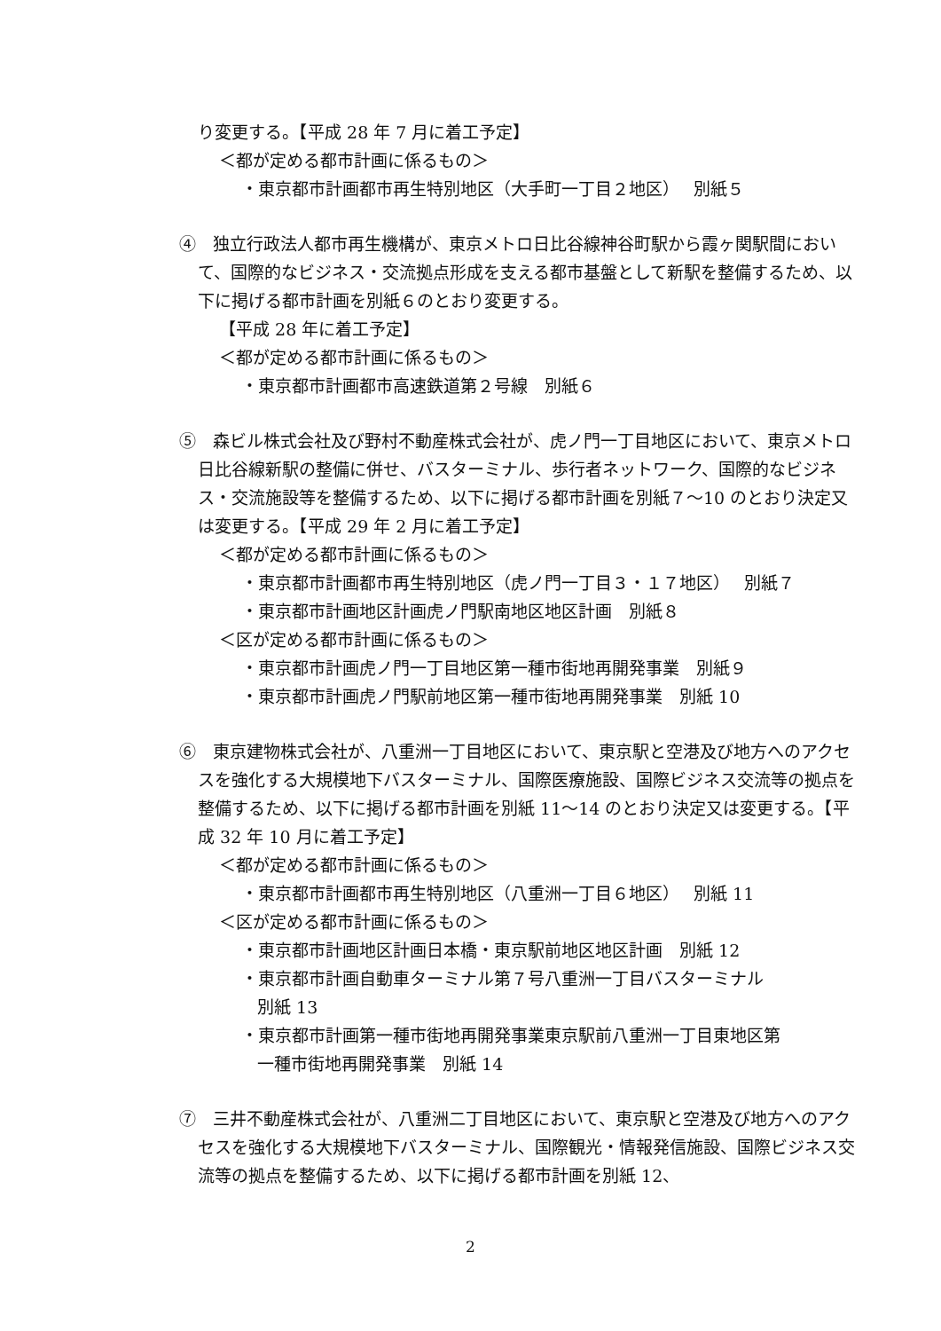り変更する。【平成 28 年 7 月に着工予定】
＜都が定める都市計画に係るもの＞
・東京都市計画都市再生特別地区（大手町一丁目２地区）　 別紙５
④　独立行政法人都市再生機構が、東京メトロ日比谷線神谷町駅から霞ヶ関駅間において、国際的なビジネス・交流拠点形成を支える都市基盤として新駅を整備するため、以下に掲げる都市計画を別紙６のとおり変更する。
【平成 28 年に着工予定】
＜都が定める都市計画に係るもの＞
・東京都市計画都市高速鉄道第２号線　別紙６
⑤　森ビル株式会社及び野村不動産株式会社が、虎ノ門一丁目地区において、東京メトロ日比谷線新駅の整備に併せ、バスターミナル、歩行者ネットワーク、国際的なビジネス・交流施設等を整備するため、以下に掲げる都市計画を別紙７～10 のとおり決定又は変更する。【平成 29 年 2 月に着工予定】
＜都が定める都市計画に係るもの＞
・東京都市計画都市再生特別地区（虎ノ門一丁目３・１７地区）　 別紙７
・東京都市計画地区計画虎ノ門駅南地区地区計画　別紙８
＜区が定める都市計画に係るもの＞
・東京都市計画虎ノ門一丁目地区第一種市街地再開発事業　別紙９
・東京都市計画虎ノ門駅前地区第一種市街地再開発事業　別紙 10
⑥　東京建物株式会社が、八重洲一丁目地区において、東京駅と空港及び地方へのアクセスを強化する大規模地下バスターミナル、国際医療施設、国際ビジネス交流等の拠点を整備するため、以下に掲げる都市計画を別紙 11～14 のとおり決定又は変更する。【平成 32 年 10 月に着工予定】
＜都が定める都市計画に係るもの＞
・東京都市計画都市再生特別地区（八重洲一丁目６地区）　 別紙 11
＜区が定める都市計画に係るもの＞
・東京都市計画地区計画日本橋・東京駅前地区地区計画　別紙 12
・東京都市計画自動車ターミナル第７号八重洲一丁目バスターミナル
別紙 13
・東京都市計画第一種市街地再開発事業東京駅前八重洲一丁目東地区第
一種市街地再開発事業　別紙 14
⑦　三井不動産株式会社が、八重洲二丁目地区において、東京駅と空港及び地方へのアクセスを強化する大規模地下バスターミナル、国際観光・情報発信施設、国際ビジネス交流等の拠点を整備するため、以下に掲げる都市計画を別紙 12、
2